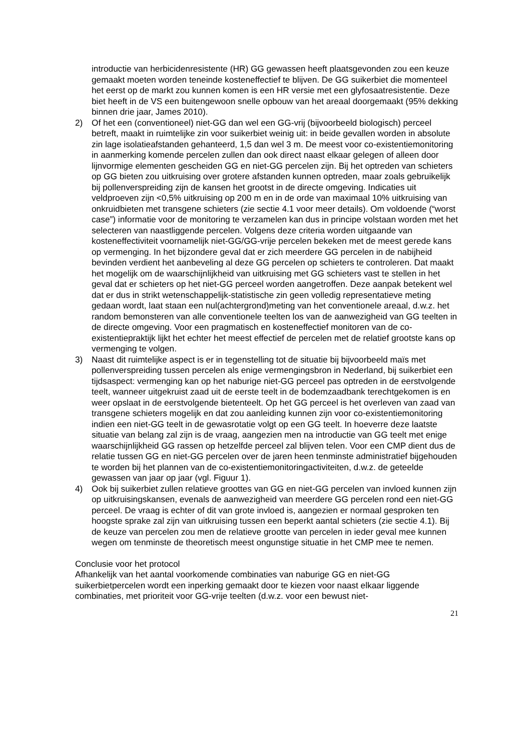introductie van herbicidenresistente (HR) GG gewassen heeft plaatsgevonden zou een keuze gemaakt moeten worden teneinde kosteneffectief te blijven. De GG suikerbiet die momenteel het eerst op de markt zou kunnen komen is een HR versie met een glyfosaatresistentie. Deze biet heeft in de VS een buitengewoon snelle opbouw van het areaal doorgemaakt (95% dekking binnen drie jaar, James 2010).
2) Of het een (conventioneel) niet-GG dan wel een GG-vrij (bijvoorbeeld biologisch) perceel betreft, maakt in ruimtelijke zin voor suikerbiet weinig uit: in beide gevallen worden in absolute zin lage isolatieafstanden gehanteerd, 1,5 dan wel 3 m. De meest voor co-existentiemonitoring in aanmerking komende percelen zullen dan ook direct naast elkaar gelegen of alleen door lijnvormige elementen gescheiden GG en niet-GG percelen zijn. Bij het optreden van schieters op GG bieten zou uitkruising over grotere afstanden kunnen optreden, maar zoals gebruikelijk bij pollenverspreiding zijn de kansen het grootst in de directe omgeving. Indicaties uit veldproeven zijn <0,5% uitkruising op 200 m en in de orde van maximaal 10% uitkruising van onkruidbieten met transgene schieters (zie sectie 4.1 voor meer details). Om voldoende (“worst case”) informatie voor de monitoring te verzamelen kan dus in principe volstaan worden met het selecteren van naastliggende percelen. Volgens deze criteria worden uitgaande van kosteneffectiviteit voornamelijk niet-GG/GG-vrije percelen bekeken met de meest gerede kans op vermenging. In het bijzondere geval dat er zich meerdere GG percelen in de nabijheid bevinden verdient het aanbeveling al deze GG percelen op schieters te controleren. Dat maakt het mogelijk om de waarschijnlijkheid van uitkruising met GG schieters vast te stellen in het geval dat er schieters op het niet-GG perceel worden aangetroffen. Deze aanpak betekent wel dat er dus in strikt wetenschappelijk-statistische zin geen volledig representatieve meting gedaan wordt, laat staan een nul(achtergrond)meting van het conventionele areaal, d.w.z. het random bemonsteren van alle conventionele teelten los van de aanwezigheid van GG teelten in de directe omgeving. Voor een pragmatisch en kosteneffectief monitoren van de co-existentiepraktijk lijkt het echter het meest effectief de percelen met de relatief grootste kans op vermenging te volgen.
3) Naast dit ruimtelijke aspect is er in tegenstelling tot de situatie bij bijvoorbeeld maïs met pollenverspreiding tussen percelen als enige vermengingsbron in Nederland, bij suikerbiet een tijdsaspect: vermenging kan op het naburige niet-GG perceel pas optreden in de eerstvolgende teelt, wanneer uitgekruist zaad uit de eerste teelt in de bodemzaadbank terechtgekomen is en weer opslaat in de eerstvolgende bietenteelt. Op het GG perceel is het overleven van zaad van transgene schieters mogelijk en dat zou aanleiding kunnen zijn voor co-existentiemonitoring indien een niet-GG teelt in de gewasrotatie volgt op een GG teelt. In hoeverre deze laatste situatie van belang zal zijn is de vraag, aangezien men na introductie van GG teelt met enige waarschijnlijkheid GG rassen op hetzelfde perceel zal blijven telen. Voor een CMP dient dus de relatie tussen GG en niet-GG percelen over de jaren heen tenminste administratief bijgehouden te worden bij het plannen van de co-existentiemonitoringactiviteiten, d.w.z. de geteelde gewassen van jaar op jaar (vgl. Figuur 1).
4) Ook bij suikerbiet zullen relatieve groottes van GG en niet-GG percelen van invloed kunnen zijn op uitkruisingskansen, evenals de aanwezigheid van meerdere GG percelen rond een niet-GG perceel. De vraag is echter of dit van grote invloed is, aangezien er normaal gesproken ten hoogste sprake zal zijn van uitkruising tussen een beperkt aantal schieters (zie sectie 4.1). Bij de keuze van percelen zou men de relatieve grootte van percelen in ieder geval mee kunnen wegen om tenminste de theoretisch meest ongunstige situatie in het CMP mee te nemen.
Conclusie voor het protocol
Afhankelijk van het aantal voorkomende combinaties van naburige GG en niet-GG suikerbietpercelen wordt een inperking gemaakt door te kiezen voor naast elkaar liggende combinaties, met prioriteit voor GG-vrije teelten (d.w.z. voor een bewust niet-
21